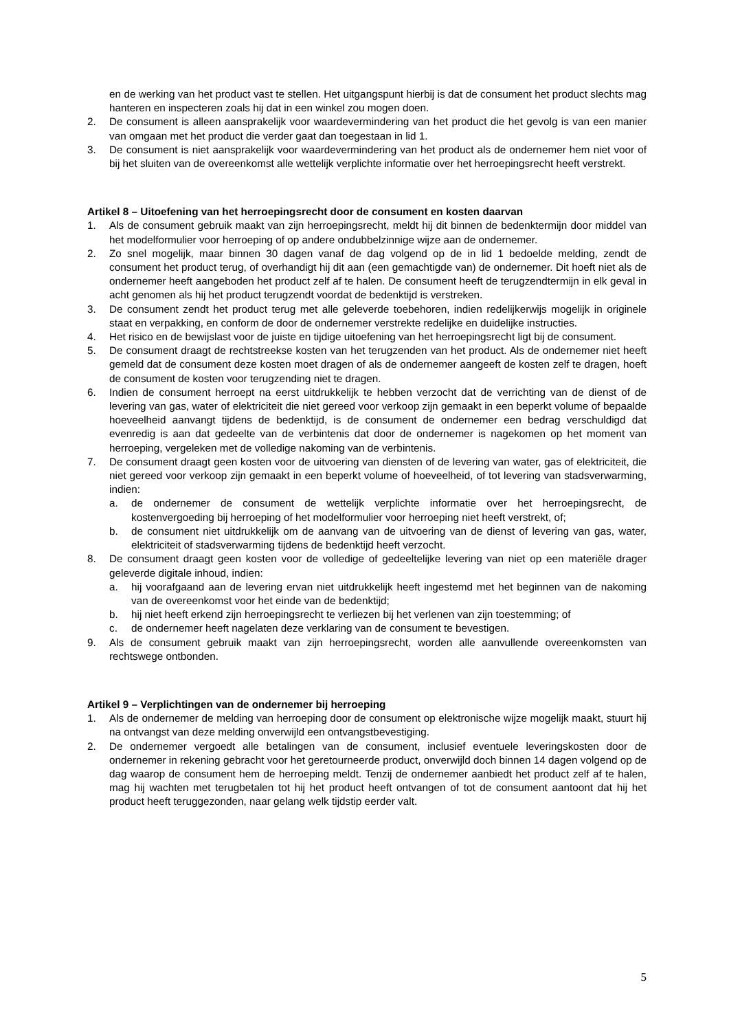en de werking van het product vast te stellen. Het uitgangspunt hierbij is dat de consument het product slechts mag hanteren en inspecteren zoals hij dat in een winkel zou mogen doen.
2. De consument is alleen aansprakelijk voor waardevermindering van het product die het gevolg is van een manier van omgaan met het product die verder gaat dan toegestaan in lid 1.
3. De consument is niet aansprakelijk voor waardevermindering van het product als de ondernemer hem niet voor of bij het sluiten van de overeenkomst alle wettelijk verplichte informatie over het herroepingsrecht heeft verstrekt.
Artikel 8 – Uitoefening van het herroepingsrecht door de consument en kosten daarvan
1. Als de consument gebruik maakt van zijn herroepingsrecht, meldt hij dit binnen de bedenktermijn door middel van het modelformulier voor herroeping of op andere ondubbelzinnige wijze aan de ondernemer.
2. Zo snel mogelijk, maar binnen 30 dagen vanaf de dag volgend op de in lid 1 bedoelde melding, zendt de consument het product terug, of overhandigt hij dit aan (een gemachtigde van) de ondernemer. Dit hoeft niet als de ondernemer heeft aangeboden het product zelf af te halen. De consument heeft de terugzendtermijn in elk geval in acht genomen als hij het product terugzendt voordat de bedenktijd is verstreken.
3. De consument zendt het product terug met alle geleverde toebehoren, indien redelijkerwijs mogelijk in originele staat en verpakking, en conform de door de ondernemer verstrekte redelijke en duidelijke instructies.
4. Het risico en de bewijslast voor de juiste en tijdige uitoefening van het herroepingsrecht ligt bij de consument.
5. De consument draagt de rechtstreekse kosten van het terugzenden van het product. Als de ondernemer niet heeft gemeld dat de consument deze kosten moet dragen of als de ondernemer aangeeft de kosten zelf te dragen, hoeft de consument de kosten voor terugzending niet te dragen.
6. Indien de consument herroept na eerst uitdrukkelijk te hebben verzocht dat de verrichting van de dienst of de levering van gas, water of elektriciteit die niet gereed voor verkoop zijn gemaakt in een beperkt volume of bepaalde hoeveelheid aanvangt tijdens de bedenktijd, is de consument de ondernemer een bedrag verschuldigd dat evenredig is aan dat gedeelte van de verbintenis dat door de ondernemer is nagekomen op het moment van herroeping, vergeleken met de volledige nakoming van de verbintenis.
7. De consument draagt geen kosten voor de uitvoering van diensten of de levering van water, gas of elektriciteit, die niet gereed voor verkoop zijn gemaakt in een beperkt volume of hoeveelheid, of tot levering van stadsverwarming, indien:
a. de ondernemer de consument de wettelijk verplichte informatie over het herroepingsrecht, de kostenvergoeding bij herroeping of het modelformulier voor herroeping niet heeft verstrekt, of;
b. de consument niet uitdrukkelijk om de aanvang van de uitvoering van de dienst of levering van gas, water, elektriciteit of stadsverwarming tijdens de bedenktijd heeft verzocht.
8. De consument draagt geen kosten voor de volledige of gedeeltelijke levering van niet op een materiële drager geleverde digitale inhoud, indien:
a. hij voorafgaand aan de levering ervan niet uitdrukkelijk heeft ingestemd met het beginnen van de nakoming van de overeenkomst voor het einde van de bedenktijd;
b. hij niet heeft erkend zijn herroepingsrecht te verliezen bij het verlenen van zijn toestemming; of
c. de ondernemer heeft nagelaten deze verklaring van de consument te bevestigen.
9. Als de consument gebruik maakt van zijn herroepingsrecht, worden alle aanvullende overeenkomsten van rechtswege ontbonden.
Artikel 9 – Verplichtingen van de ondernemer bij herroeping
1. Als de ondernemer de melding van herroeping door de consument op elektronische wijze mogelijk maakt, stuurt hij na ontvangst van deze melding onverwijld een ontvangstbevestiging.
2. De ondernemer vergoedt alle betalingen van de consument, inclusief eventuele leveringskosten door de ondernemer in rekening gebracht voor het geretourneerde product, onverwijld doch binnen 14 dagen volgend op de dag waarop de consument hem de herroeping meldt. Tenzij de ondernemer aanbiedt het product zelf af te halen, mag hij wachten met terugbetalen tot hij het product heeft ontvangen of tot de consument aantoont dat hij het product heeft teruggezonden, naar gelang welk tijdstip eerder valt.
5